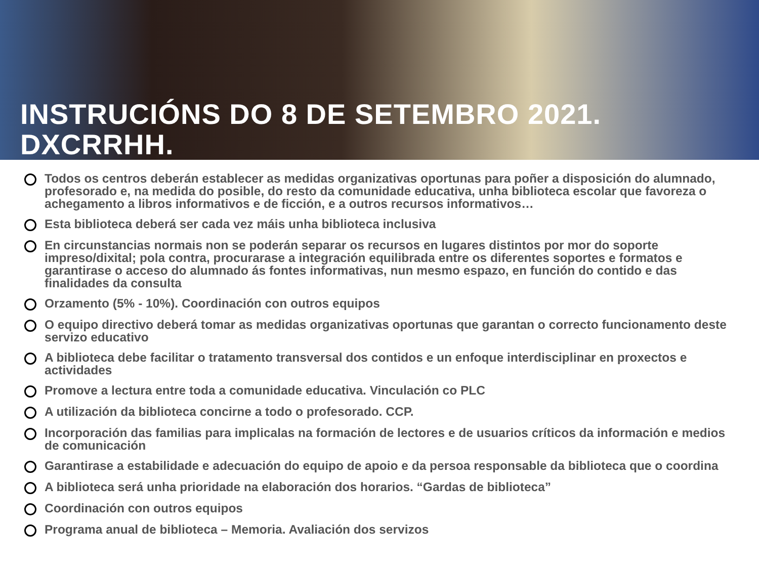INSTRUCIÓNS DO 8 DE SETEMBRO 2021. DXCRRHH.
Todos os centros deberán establecer as medidas organizativas oportunas para poñer a disposición do alumnado, profesorado e, na medida do posible, do resto da comunidade educativa, unha biblioteca escolar que favoreza o achegamento a libros informativos e de ficción, e a outros recursos informativos…
Esta biblioteca deberá ser cada vez máis unha biblioteca inclusiva
En circunstancias normais non se poderán separar os recursos en lugares distintos por mor do soporte impreso/dixital; pola contra, procurarase a integración equilibrada entre os diferentes soportes e formatos e garantirase o acceso do alumnado ás fontes informativas, nun mesmo espazo, en función do contido e das finalidades da consulta
Orzamento (5% - 10%). Coordinación con outros equipos
O equipo directivo deberá tomar as medidas organizativas oportunas que garantan o correcto funcionamento deste servizo educativo
A biblioteca debe facilitar o tratamento transversal dos contidos e un enfoque interdisciplinar en proxectos e actividades
Promove a lectura entre toda a comunidade educativa. Vinculación co PLC
A utilización da biblioteca concirne a todo o profesorado. CCP.
Incorporación das familias para implicalas na formación de lectores e de usuarios críticos da información e medios de comunicación
Garantirase a estabilidade e adecuación do equipo de apoio e da persoa responsable da biblioteca que o coordina
A biblioteca será unha prioridade na elaboración dos horarios. “Gardas de biblioteca”
Coordinación con outros equipos
Programa anual de biblioteca – Memoria. Avaliación dos servizos